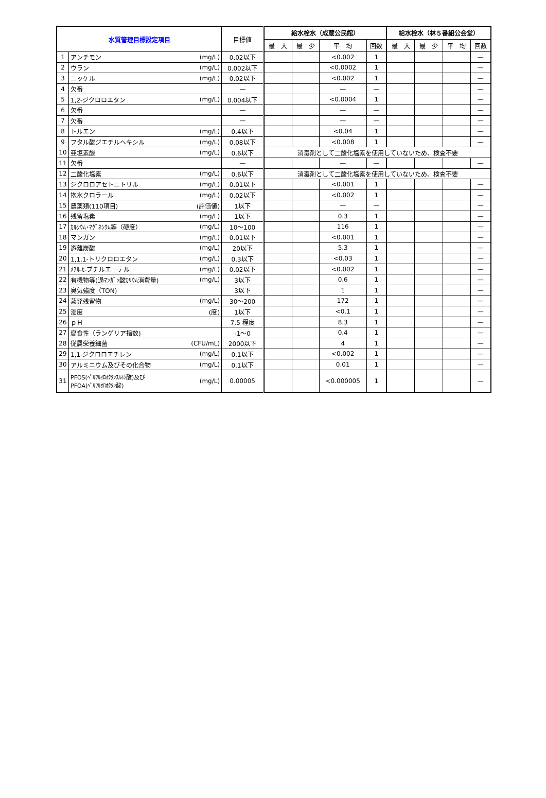| 水質管理目標設定項目 | | | 目標値 | 給水栓水（成蔵公民館） | | | | 給水栓水（林５番組公会堂） | | | |
| | | | | 最 大 | 最 少 | 平 均 | 回数 | 最 大 | 最 少 | 平 均 | 回数 |
| 1 | アンチモン | (mg/L) | 0.02以下 | | | <0.002 | 1 | | | | — |
| 2 | ウラン | (mg/L) | 0.002以下 | | | <0.0002 | 1 | | | | — |
| 3 | ニッケル | (mg/L) | 0.02以下 | | | <0.002 | 1 | | | | — |
| 4 | 欠番 | | — | | | — | — | | | | — |
| 5 | 1,2-ジクロロエタン | (mg/L) | 0.004以下 | | | <0.0004 | 1 | | | | — |
| 6 | 欠番 | | — | | | — | — | | | | — |
| 7 | 欠番 | | — | | | — | — | | | | — |
| 8 | トルエン | (mg/L) | 0.4以下 | | | <0.04 | 1 | | | | — |
| 9 | フタル酸ジエチルヘキシル | (mg/L) | 0.08以下 | | | <0.008 | 1 | | | | — |
| 10 | 亜塩素酸 | (mg/L) | 0.6以下 | 消毒剤として二酸化塩素を使用していないため、検査不要 | | | | | | | |
| 11 | 欠番 | | — | | | — | — | | | | — |
| 12 | 二酸化塩素 | (mg/L) | 0.6以下 | 消毒剤として二酸化塩素を使用していないため、検査不要 | | | | | | | |
| 13 | ジクロロアセトニトリル | (mg/L) | 0.01以下 | | | <0.001 | 1 | | | | — |
| 14 | 抱水クロラール | (mg/L) | 0.02以下 | | | <0.002 | 1 | | | | — |
| 15 | 農薬類(110項目) | (評価値) | 1以下 | | | — | — | | | | — |
| 16 | 残留塩素 | (mg/L) | 1以下 | | | 0.3 | 1 | | | | — |
| 17 | ｶﾙｼｳﾑ･ﾏｸﾞﾈｼｳﾑ等（硬度） | (mg/L) | 10～100 | | | 116 | 1 | | | | — |
| 18 | マンガン | (mg/L) | 0.01以下 | | | <0.001 | 1 | | | | — |
| 19 | 遊離炭酸 | (mg/L) | 20以下 | | | 5.3 | 1 | | | | — |
| 20 | 1,1,1-トリクロロエタン | (mg/L) | 0.3以下 | | | <0.03 | 1 | | | | — |
| 21 | ﾒﾁﾙ-t-ブチルエーテル | (mg/L) | 0.02以下 | | | <0.002 | 1 | | | | — |
| 22 | 有機物等(過ﾏﾝｶﾞﾝ酸ｶﾘｳﾑ消費量) | (mg/L) | 3以下 | | | 0.6 | 1 | | | | — |
| 23 | 臭気強度（TON) | | 3以下 | | | 1 | 1 | | | | — |
| 24 | 蒸発残留物 | (mg/L) | 30～200 | | | 172 | 1 | | | | — |
| 25 | 濁度 | (度) | 1以下 | | | <0.1 | 1 | | | | — |
| 26 | ｐＨ | | 7.5 程度 | | | 8.3 | 1 | | | | — |
| 27 | 腐食性（ランゲリア指数) | | -1～0 | | | 0.4 | 1 | | | | — |
| 28 | 従属栄養細菌 | (CFU/mL) | 2000以下 | | | 4 | 1 | | | | — |
| 29 | 1,1-ジクロロエチレン | (mg/L) | 0.1以下 | | | <0.002 | 1 | | | | — |
| 30 | アルミニウム及びその化合物 | (mg/L) | 0.1以下 | | | 0.01 | 1 | | | | — |
| 31 | PFOS(ﾍﾟﾙﾌﾙｵﾛｵｸﾀﾝｽﾙﾎﾝ酸)及び PFOA(ﾍﾟﾙﾌﾙｵﾛｵｸﾀﾝ酸) | (mg/L) | 0.00005 | | | <0.000005 | 1 | | | | — |